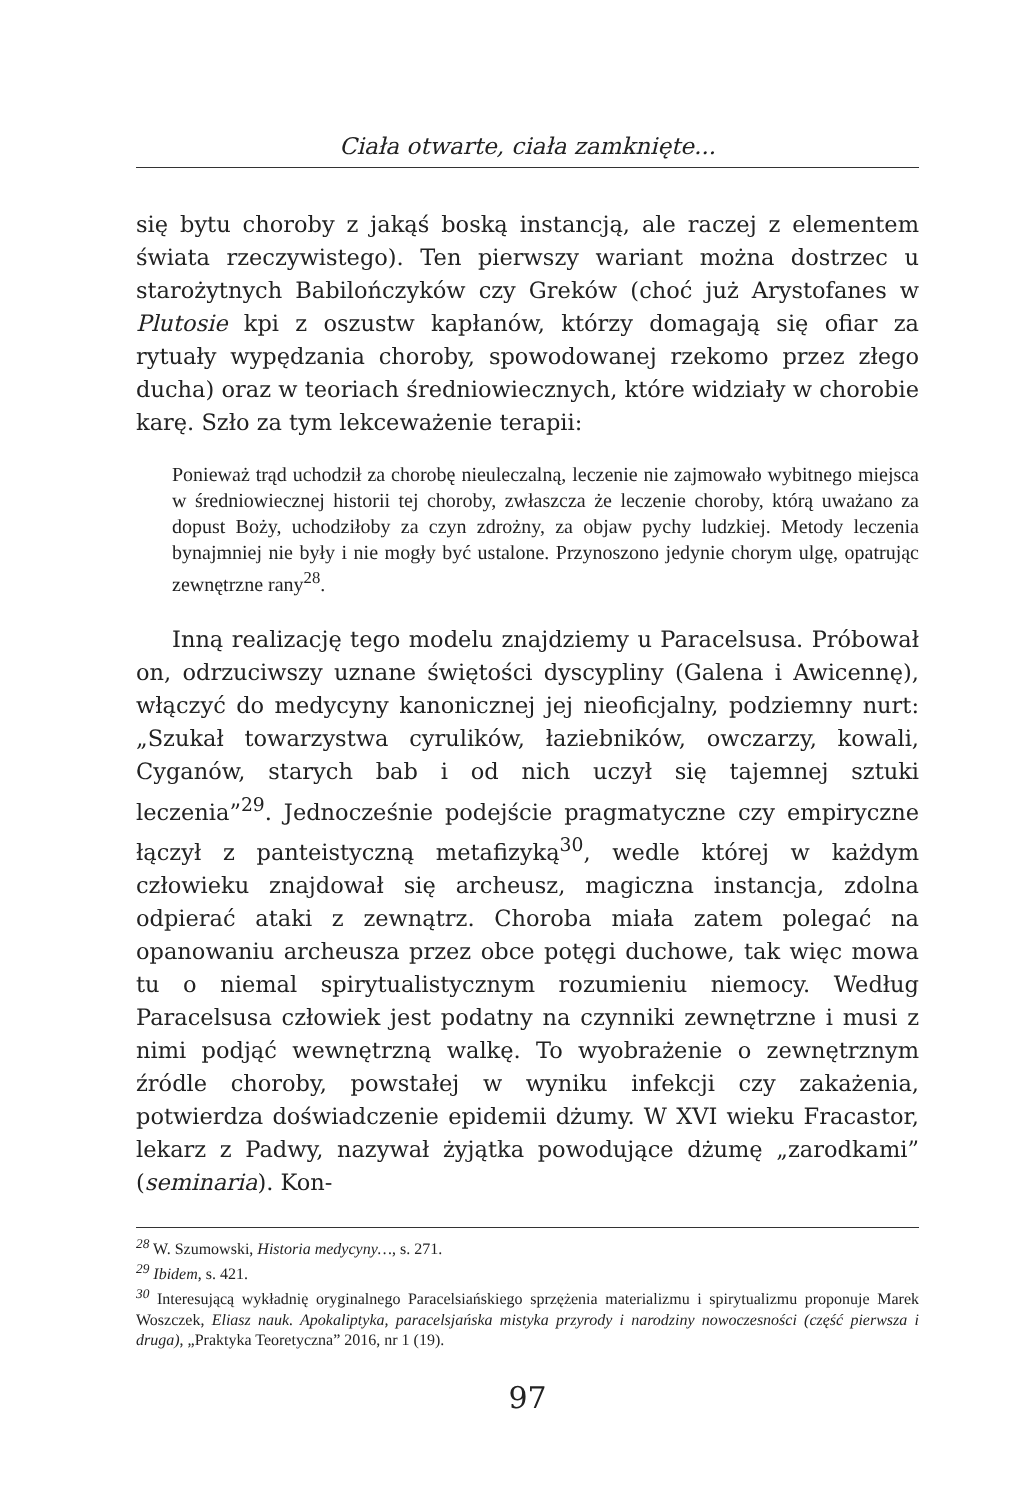Ciała otwarte, ciała zamknięte...
się bytu choroby z jakąś boską instancją, ale raczej z elementem świata rzeczywistego). Ten pierwszy wariant można dostrzec u starożytnych Babilończyków czy Greków (choć już Arystofanes w Plutosie kpi z oszustw kapłanów, którzy domagają się ofiar za rytuały wypędzania choroby, spowodowanej rzekomo przez złego ducha) oraz w teoriach średniowiecznych, które widziały w chorobie karę. Szło za tym lekceważenie terapii:
Ponieważ trąd uchodził za chorobę nieuleczalną, leczenie nie zajmowało wybitnego miejsca w średniowiecznej historii tej choroby, zwłaszcza że leczenie choroby, którą uważano za dopust Boży, uchodziłoby za czyn zdrożny, za objaw pychy ludzkiej. Metody leczenia bynajmniej nie były i nie mogły być ustalone. Przynoszono jedynie chorym ulgę, opatrując zewnętrzne rany<sup>28</sup>.
Inną realizację tego modelu znajdziemy u Paracelsusa. Próbował on, odrzuciwszy uznane świętości dyscypliny (Galena i Awicennę), włączyć do medycyny kanonicznej jej nieoficjalny, podziemny nurt: „Szukał towarzystwa cyrulików, łaziebników, owczarzy, kowali, Cyganów, starych bab i od nich uczył się tajemnej sztuki leczenia”<sup>29</sup>. Jednocześnie podejście pragmatyczne czy empiryczne łączył z panteistyczną metafizyką<sup>30</sup>, wedle której w każdym człowieku znajdował się archeusz, magiczna instancja, zdolna odpierać ataki z zewnątrz. Choroba miała zatem polegać na opanowaniu archeusza przez obce potęgi duchowe, tak więc mowa tu o niemal spirytualistycznym rozumieniu niemocy. Według Paracelsusa człowiek jest podatny na czynniki zewnętrzne i musi z nimi podjąć wewnętrzną walkę. To wyobrażenie o zewnętrznym źródle choroby, powstałej w wyniku infekcji czy zakażenia, potwierdza doświadczenie epidemii dżumy. W XVI wieku Fracastor, lekarz z Padwy, nazywał żyjątka powodujące dżumę „zarodkami” (seminaria). Kon-
<sup>28</sup> W. Szumowski, Historia medycyny…, s. 271.
<sup>29</sup> Ibidem, s. 421.
<sup>30</sup> Interesującą wykładnię oryginalnego Paracelsiańskiego sprzężenia materializmu i spirytualizmu proponuje Marek Woszczek, Eliasz nauk. Apokaliptyka, paracelsjańska mistyka przyrody i narodziny nowoczesności (część pierwsza i druga), „Praktyka Teoretyczna” 2016, nr 1 (19).
97